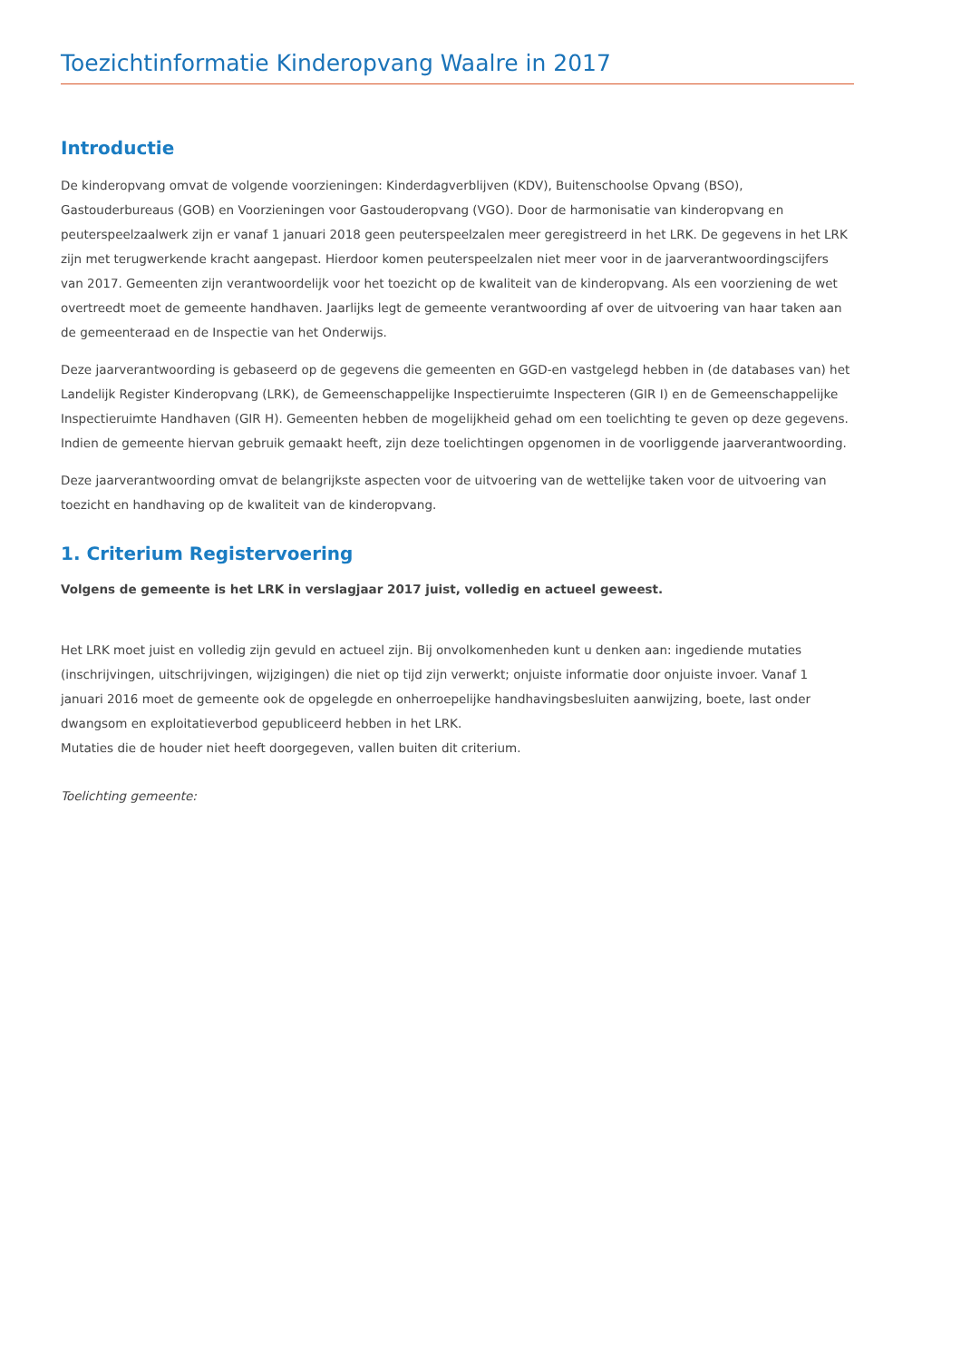Toezichtinformatie Kinderopvang Waalre in 2017
Introductie
De kinderopvang omvat de volgende voorzieningen: Kinderdagverblijven (KDV), Buitenschoolse Opvang (BSO), Gastouderbureaus (GOB) en Voorzieningen voor Gastouderopvang (VGO). Door de harmonisatie van kinderopvang en peuterspeelzaalwerk zijn er vanaf 1 januari 2018 geen peuterspeelzalen meer geregistreerd in het LRK. De gegevens in het LRK zijn met terugwerkende kracht aangepast. Hierdoor komen peuterspeelzalen niet meer voor in de jaarverantwoordingscijfers van 2017. Gemeenten zijn verantwoordelijk voor het toezicht op de kwaliteit van de kinderopvang. Als een voorziening de wet overtreedt moet de gemeente handhaven. Jaarlijks legt de gemeente verantwoording af over de uitvoering van haar taken aan de gemeenteraad en de Inspectie van het Onderwijs.
Deze jaarverantwoording is gebaseerd op de gegevens die gemeenten en GGD-en vastgelegd hebben in (de databases van) het Landelijk Register Kinderopvang (LRK), de Gemeenschappelijke Inspectieruimte Inspecteren (GIR I) en de Gemeenschappelijke Inspectieruimte Handhaven (GIR H). Gemeenten hebben de mogelijkheid gehad om een toelichting te geven op deze gegevens. Indien de gemeente hiervan gebruik gemaakt heeft, zijn deze toelichtingen opgenomen in de voorliggende jaarverantwoording.
Deze jaarverantwoording omvat de belangrijkste aspecten voor de uitvoering van de wettelijke taken voor de uitvoering van toezicht en handhaving op de kwaliteit van de kinderopvang.
1. Criterium Registervoering
Volgens de gemeente is het LRK in verslagjaar 2017 juist, volledig en actueel geweest.
Het LRK moet juist en volledig zijn gevuld en actueel zijn. Bij onvolkomenheden kunt u denken aan: ingediende mutaties (inschrijvingen, uitschrijvingen, wijzigingen) die niet op tijd zijn verwerkt; onjuiste informatie door onjuiste invoer. Vanaf 1 januari 2016 moet de gemeente ook de opgelegde en onherroepelijke handhavingsbesluiten aanwijzing, boete, last onder dwangsom en exploitatieverbod gepubliceerd hebben in het LRK.
Mutaties die de houder niet heeft doorgegeven, vallen buiten dit criterium.
Toelichting gemeente: